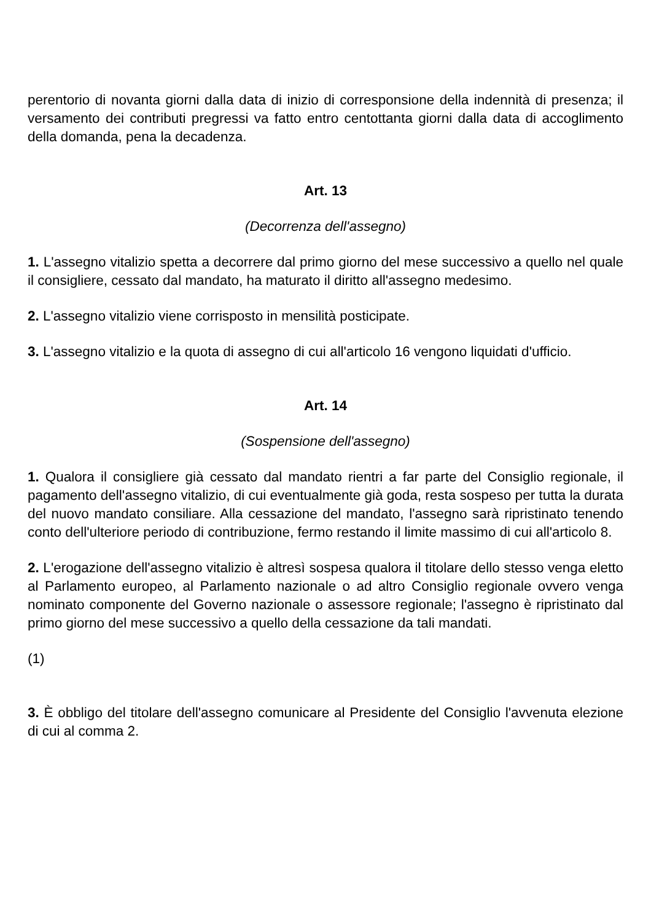perentorio di novanta giorni dalla data di inizio di corresponsione della indennità di presenza; il versamento dei contributi pregressi va fatto entro centottanta giorni dalla data di accoglimento della domanda, pena la decadenza.
Art. 13
(Decorrenza dell'assegno)
1. L'assegno vitalizio spetta a decorrere dal primo giorno del mese successivo a quello nel quale il consigliere, cessato dal mandato, ha maturato il diritto all'assegno medesimo.
2. L'assegno vitalizio viene corrisposto in mensilità posticipate.
3. L'assegno vitalizio e la quota di assegno di cui all'articolo 16 vengono liquidati d'ufficio.
Art. 14
(Sospensione dell'assegno)
1. Qualora il consigliere già cessato dal mandato rientri a far parte del Consiglio regionale, il pagamento dell'assegno vitalizio, di cui eventualmente già goda, resta sospeso per tutta la durata del nuovo mandato consiliare. Alla cessazione del mandato, l'assegno sarà ripristinato tenendo conto dell'ulteriore periodo di contribuzione, fermo restando il limite massimo di cui all'articolo 8.
2. L'erogazione dell'assegno vitalizio è altresì sospesa qualora il titolare dello stesso venga eletto al Parlamento europeo, al Parlamento nazionale o ad altro Consiglio regionale ovvero venga nominato componente del Governo nazionale o assessore regionale; l'assegno è ripristinato dal primo giorno del mese successivo a quello della cessazione da tali mandati.
(1)
3. È obbligo del titolare dell'assegno comunicare al Presidente del Consiglio l'avvenuta elezione di cui al comma 2.